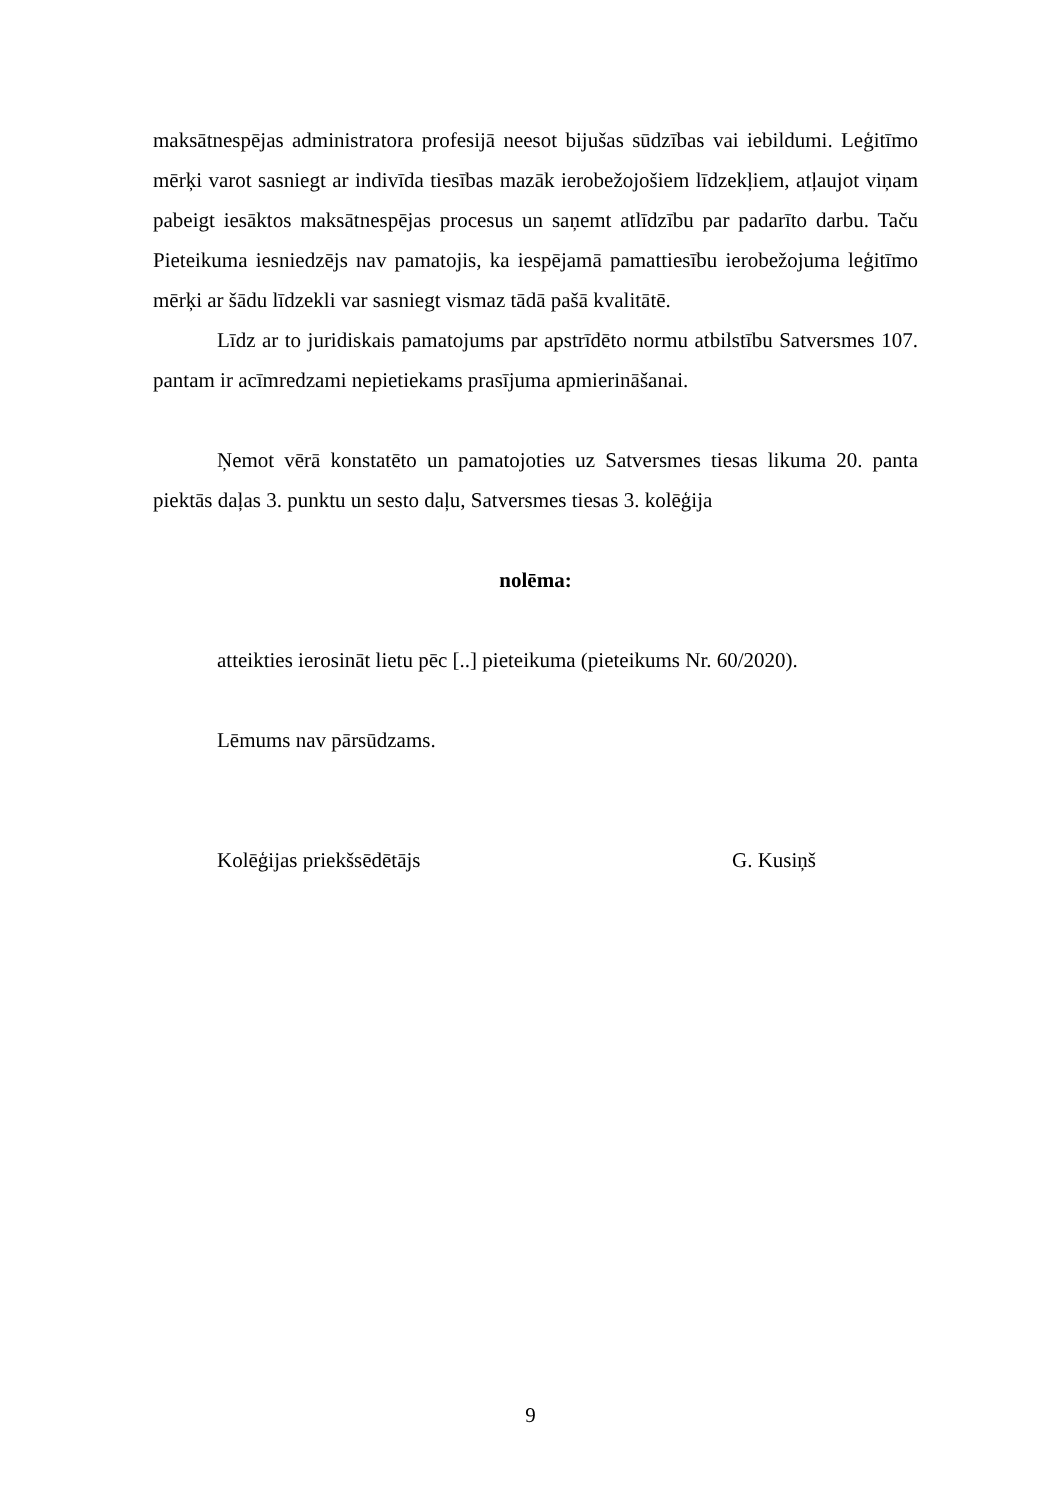maksātnespējas administratora profesijā neesot bijušas sūdzības vai iebildumi. Leģitīmo mērķi varot sasniegt ar indivīda tiesības mazāk ierobežojošiem līdzekļiem, atļaujot viņam pabeigt iesāktos maksātnespējas procesus un saņemt atlīdzību par padarīto darbu. Taču Pieteikuma iesniedzējs nav pamatojis, ka iespējamā pamattiesību ierobežojuma leģitīmo mērķi ar šādu līdzekli var sasniegt vismaz tādā pašā kvalitātē.
Līdz ar to juridiskais pamatojums par apstrīdēto normu atbilstību Satversmes 107. pantam ir acīmredzami nepietiekams prasījuma apmierināšanai.
Ņemot vērā konstatēto un pamatojoties uz Satversmes tiesas likuma 20. panta piektās daļas 3. punktu un sesto daļu, Satversmes tiesas 3. kolēģija
nolēma:
atteikties ierosināt lietu pēc [..] pieteikuma (pieteikums Nr. 60/2020).
Lēmums nav pārsūdzams.
Kolēģijas priekšsēdētājs G. Kusiņš
9